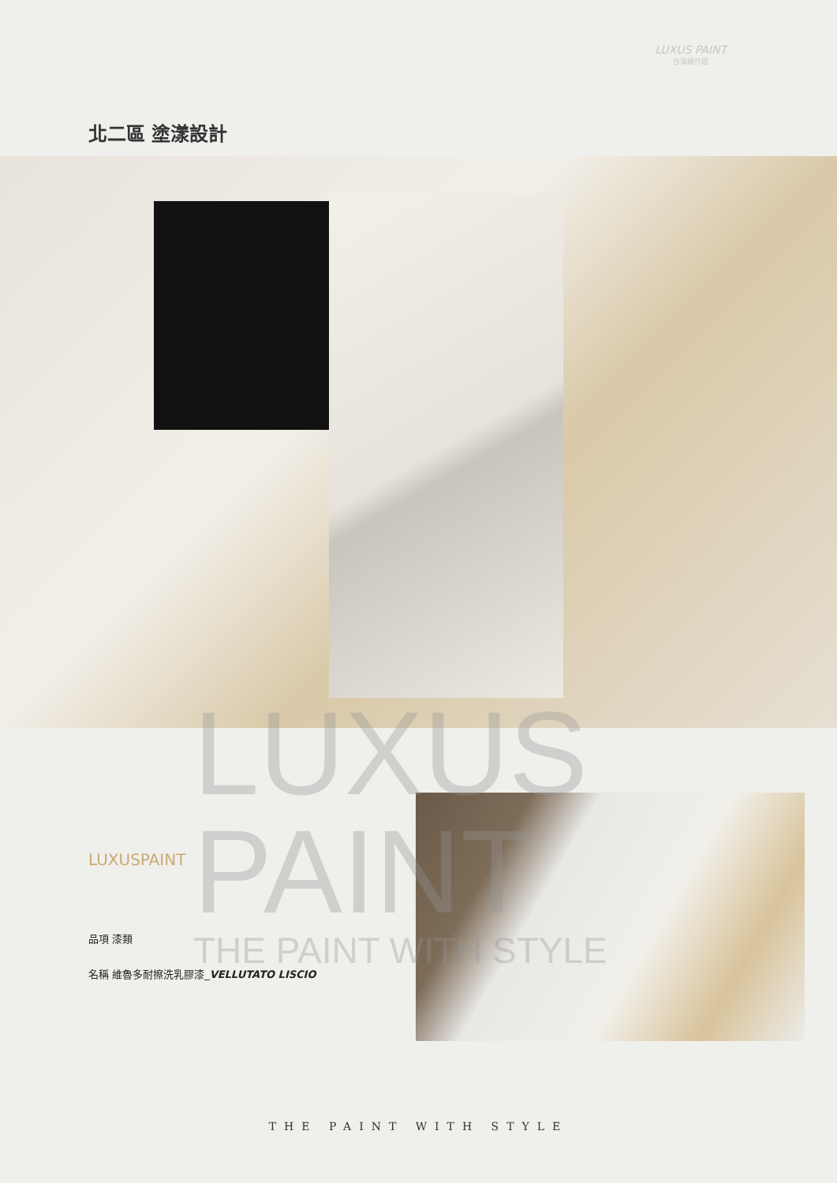LUXUS PAINT
台灣總代理
北二區 塗漾設計
LUXUS
PAINT
THE PAINT WITH STYLE
LUXUSPAINT
品項 漆類
名稱 維魯多耐擦洗乳膠漆_VELLUTATO LISCIO
THE PAINT WITH STYLE